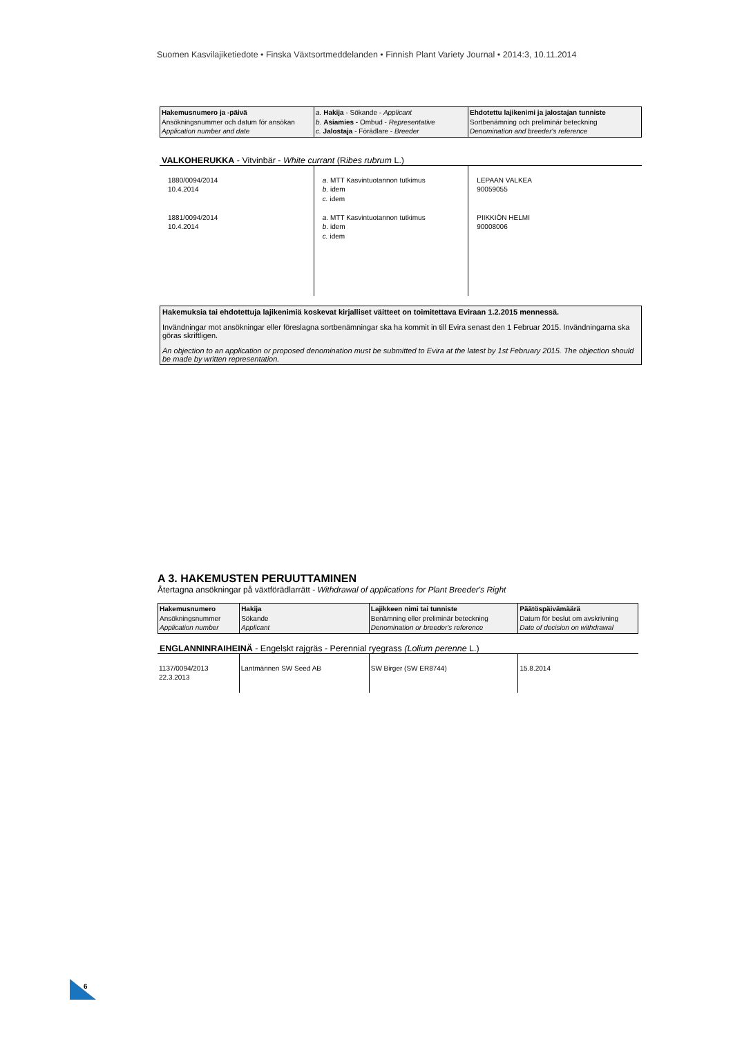Suomen Kasvilajiketiedote • Finska Växtsortmeddelanden • Finnish Plant Variety Journal • 2014:3, 10.11.2014
| Hakemusnumero ja -päivä Ansökningsnummer och datum för ansökan Application number and date | a. Hakija - Sökande - Applicant b. Asiamies - Ombud - Representative c. Jalostaja - Förädlare - Breeder | Ehdotettu lajikenimi ja jalostajan tunniste Sortbenämning och preliminär beteckning Denomination and breeder's reference |
VALKOHERUKKA - Vitvinbär - White currant (Ribes rubrum L.)
| 1880/0094/2014 10.4.2014 1881/0094/2014 10.4.2014 | a. MTT Kasvintuotannon tutkimus b. idem c. idem a. MTT Kasvintuotannon tutkimus b. idem c. idem | LEPAAN VALKEA 90059055 PIIKKIÖN HELMI 90008006 |
Hakemuksia tai ehdotettuja lajikenimiä koskevat kirjalliset väitteet on toimitettava Eviraan 1.2.2015 mennessä.
Invändningar mot ansökningar eller föreslagna sortbenämningar ska ha kommit in till Evira senast den 1 Februar 2015. Invändningarna ska göras skriftligen.
An objection to an application or proposed denomination must be submitted to Evira at the latest by 1st February 2015. The objection should be made by written representation.
A 3. HAKEMUSTEN PERUUTTAMINEN
Återtagna ansökningar på växtförädlarrätt - Withdrawal of applications for Plant Breeder's Right
| Hakemusnumero Ansökningsnummer Application number | Hakija Sökande Applicant | Lajikkeen nimi tai tunniste Benämning eller preliminär beteckning Denomination or breeder's reference | Päätöspäivämäärä Datum för beslut om avskrivning Date of decision on withdrawal |
ENGLANNINRAIHEINÄ - Engelskt rajgräs - Perennial ryegrass (Lolium perenne L.)
| 1137/0094/2013 22.3.2013 | Lantmännen SW Seed AB | SW Birger (SW ER8744) | 15.8.2014 |
6